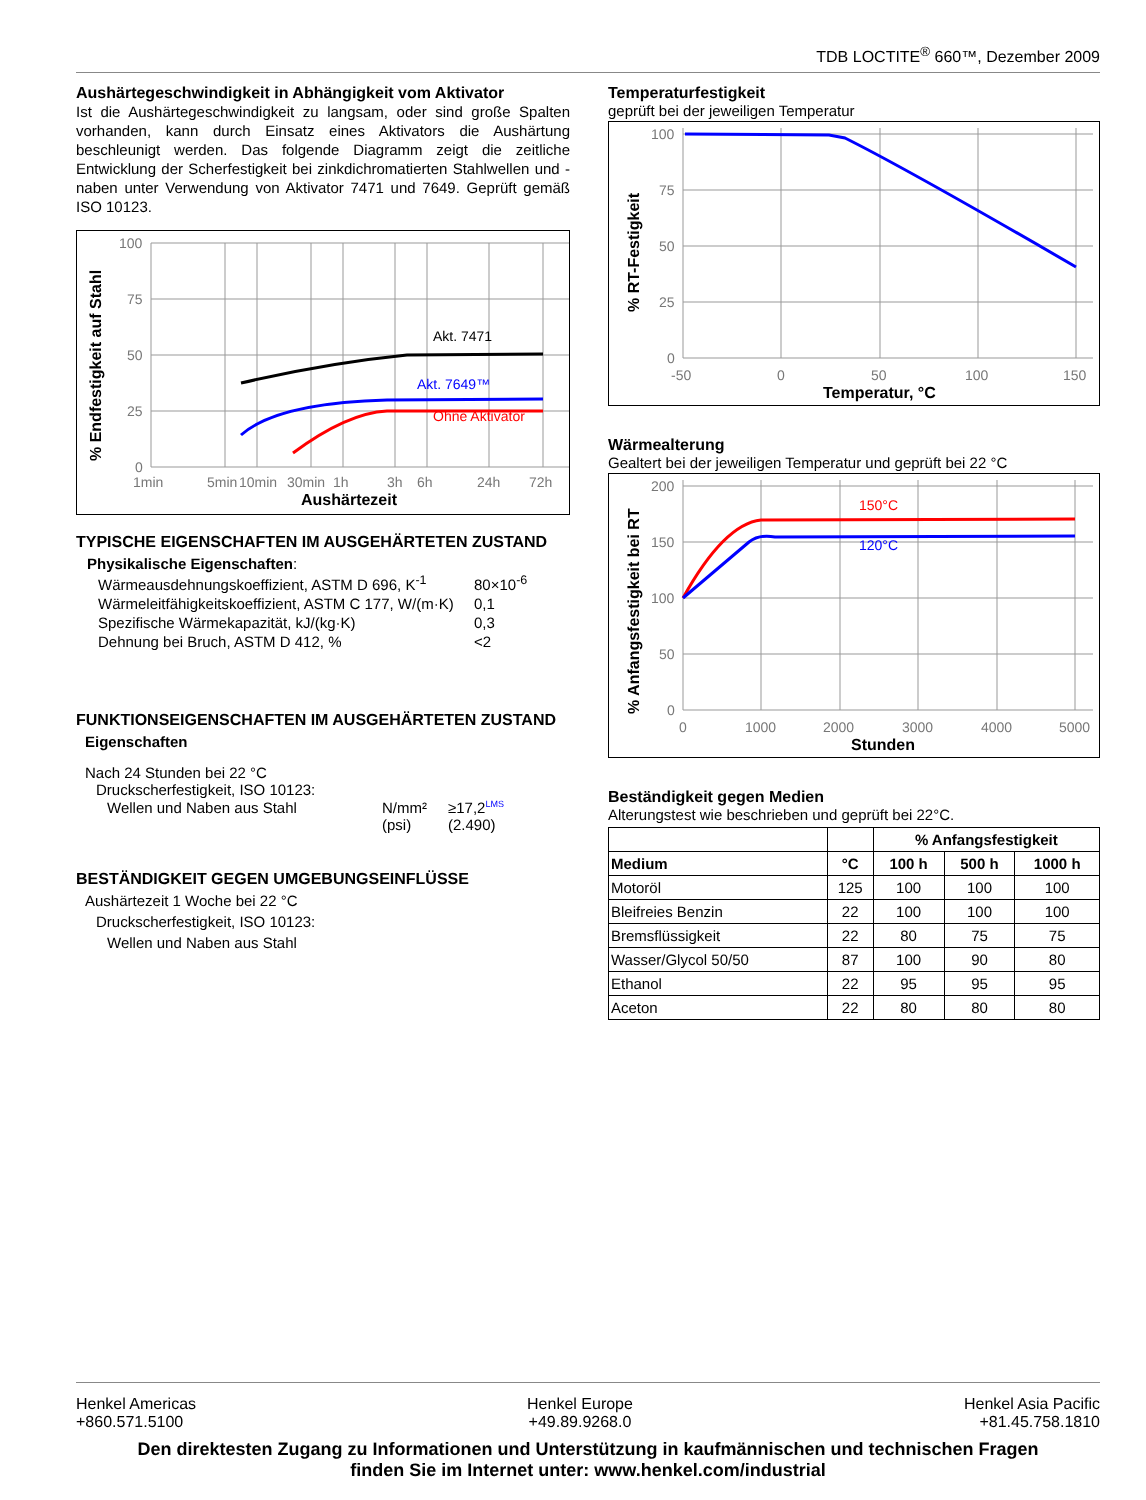TDB LOCTITE<sup>®</sup> 660™, Dezember 2009
Aushärtegeschwindigkeit in Abhängigkeit vom Aktivator
Ist die Aushärtegeschwindigkeit zu langsam, oder sind große Spalten vorhanden, kann durch Einsatz eines Aktivators die Aushärtung beschleunigt werden. Das folgende Diagramm zeigt die zeitliche Entwicklung der Scherfestigkeit bei zinkdichromatierten Stahlwellen und -naben unter Verwendung von Aktivator 7471 und 7649. Geprüft gemäß ISO 10123.
% Endfestigkeit auf Stahl
100
75
50
25
0
1min
5min
10min
30min
1h
3h
6h
24h
72h
Aushärtezeit
Akt. 7471
Akt. 7649™
Ohne Aktivator
TYPISCHE EIGENSCHAFTEN IM AUSGEHÄRTETEN ZUSTAND
Physikalische Eigenschaften:
| Wärmeausdehnungskoeffizient, ASTM D 696, K<sup>-1</sup> | 80×10<sup>-6</sup> |
| Wärmeleitfähigkeitskoeffizient, ASTM C 177, W/(m·K) | 0,1 |
| Spezifische Wärmekapazität, kJ/(kg·K) | 0,3 |
| Dehnung bei Bruch, ASTM D 412, % | <2 |
FUNKTIONSEIGENSCHAFTEN IM AUSGEHÄRTETEN ZUSTAND
Eigenschaften
Nach 24 Stunden bei 22 °C
Druckscherfestigkeit, ISO 10123:
| Wellen und Naben aus Stahl | N/mm² (psi) | ≥17,2<sup>LMS</sup> (2.490) |
BESTÄNDIGKEIT GEGEN UMGEBUNGSEINFLÜSSE
Aushärtezeit 1 Woche bei 22 °C
Druckscherfestigkeit, ISO 10123:
Wellen und Naben aus Stahl
Temperaturfestigkeit
geprüft bei der jeweiligen Temperatur
% RT-Festigkeit
100
75
50
25
0
-50
0
50
100
150
Temperatur, °C
Wärmealterung
Gealtert bei der jeweiligen Temperatur und geprüft bei 22 °C
% Anfangsfestigkeit bei RT
200
150
100
50
0
0
1000
2000
3000
4000
5000
Stunden
150°C
120°C
Beständigkeit gegen Medien
Alterungstest wie beschrieben und geprüft bei 22°C.
| | | % Anfangsfestigkeit | | |
| --- | --- | --- | --- | --- |
| Medium | °C | 100 h | 500 h | 1000 h |
| Motoröl | 125 | 100 | 100 | 100 |
| Bleifreies Benzin | 22 | 100 | 100 | 100 |
| Bremsflüssigkeit | 22 | 80 | 75 | 75 |
| Wasser/Glycol 50/50 | 87 | 100 | 90 | 80 |
| Ethanol | 22 | 95 | 95 | 95 |
| Aceton | 22 | 80 | 80 | 80 |
Henkel Americas
+860.571.5100
Henkel Europe
+49.89.9268.0
Henkel Asia Pacific
+81.45.758.1810
Den direktesten Zugang zu Informationen und Unterstützung in kaufmännischen und technischen Fragen
finden Sie im Internet unter: www.henkel.com/industrial